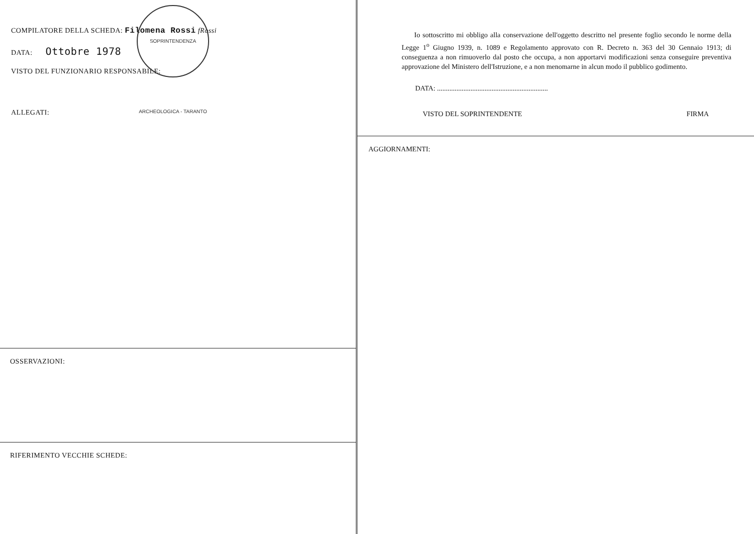COMPILATORE DELLA SCHEDA: Filomena Rossi fRossi
DATA: Ottobre 1978
VISTO DEL FUNZIONARIO RESPONSABILE:
SOPRINTENDENZA ARCHEOLOGICA - TARANTO
ALLEGATI:
OSSERVAZIONI:
RIFERIMENTO VECCHIE SCHEDE:
Io sottoscritto mi obbligo alla conservazione dell'oggetto descritto nel presente foglio secondo le norme della Legge 1<sup>o</sup> Giugno 1939, n. 1089 e Regolamento approvato con R. Decreto n. 363 del 30 Gennaio 1913; di conseguenza a non rimuoverlo dal posto che occupa, a non apportarvi modificazioni senza conseguire preventiva approvazione del Ministero dell'Istruzione, e a non menomarne in alcun modo il pubblico godimento.
DATA: ...............................................................
VISTO DEL SOPRINTENDENTE FIRMA
AGGIORNAMENTI: